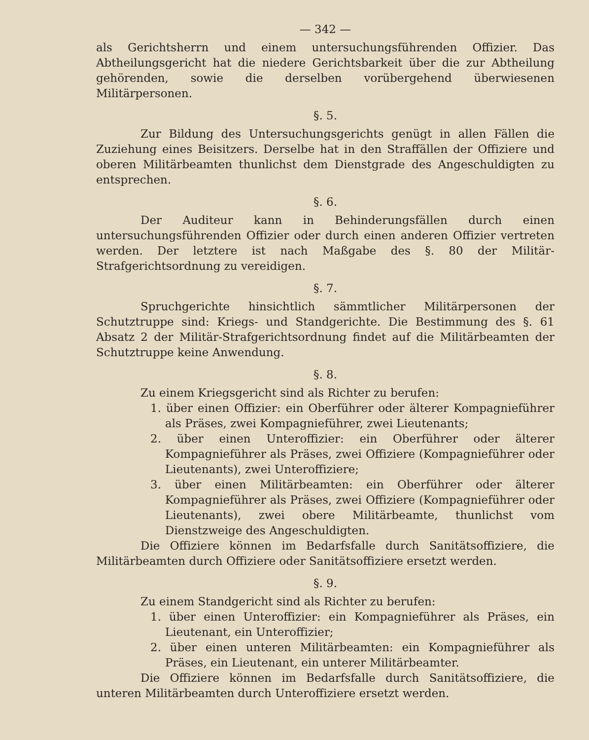— 342 —
als Gerichtsherrn und einem untersuchungsführenden Offizier. Das Abtheilungsgericht hat die niedere Gerichtsbarkeit über die zur Abtheilung gehörenden, sowie die derselben vorübergehend überwiesenen Militärpersonen.
§. 5.
Zur Bildung des Untersuchungsgerichts genügt in allen Fällen die Zuziehung eines Beisitzers. Derselbe hat in den Straffällen der Offiziere und oberen Militärbeamten thunlichst dem Dienstgrade des Angeschuldigten zu entsprechen.
§. 6.
Der Auditeur kann in Behinderungsfällen durch einen untersuchungsführenden Offizier oder durch einen anderen Offizier vertreten werden. Der letztere ist nach Maßgabe des §. 80 der Militär-Strafgerichtsordnung zu vereidigen.
§. 7.
Spruchgerichte hinsichtlich sämmtlicher Militärpersonen der Schutztruppe sind: Kriegs- und Standgerichte. Die Bestimmung des §. 61 Absatz 2 der Militär-Strafgerichtsordnung findet auf die Militärbeamten der Schutztruppe keine Anwendung.
§. 8.
Zu einem Kriegsgericht sind als Richter zu berufen:
1. über einen Offizier: ein Oberführer oder älterer Kompagnieführer als Präses, zwei Kompagnieführer, zwei Lieutenants;
2. über einen Unteroffizier: ein Oberführer oder älterer Kompagnieführer als Präses, zwei Offiziere (Kompagnieführer oder Lieutenants), zwei Unteroffiziere;
3. über einen Militärbeamten: ein Oberführer oder älterer Kompagnieführer als Präses, zwei Offiziere (Kompagnieführer oder Lieutenants), zwei obere Militärbeamte, thunlichst vom Dienstzweige des Angeschuldigten.
Die Offiziere können im Bedarfsfalle durch Sanitätsoffiziere, die Militärbeamten durch Offiziere oder Sanitätsoffiziere ersetzt werden.
§. 9.
Zu einem Standgericht sind als Richter zu berufen:
1. über einen Unteroffizier: ein Kompagnieführer als Präses, ein Lieutenant, ein Unteroffizier;
2. über einen unteren Militärbeamten: ein Kompagnieführer als Präses, ein Lieutenant, ein unterer Militärbeamter.
Die Offiziere können im Bedarfsfalle durch Sanitätsoffiziere, die unteren Militärbeamten durch Unteroffiziere ersetzt werden.